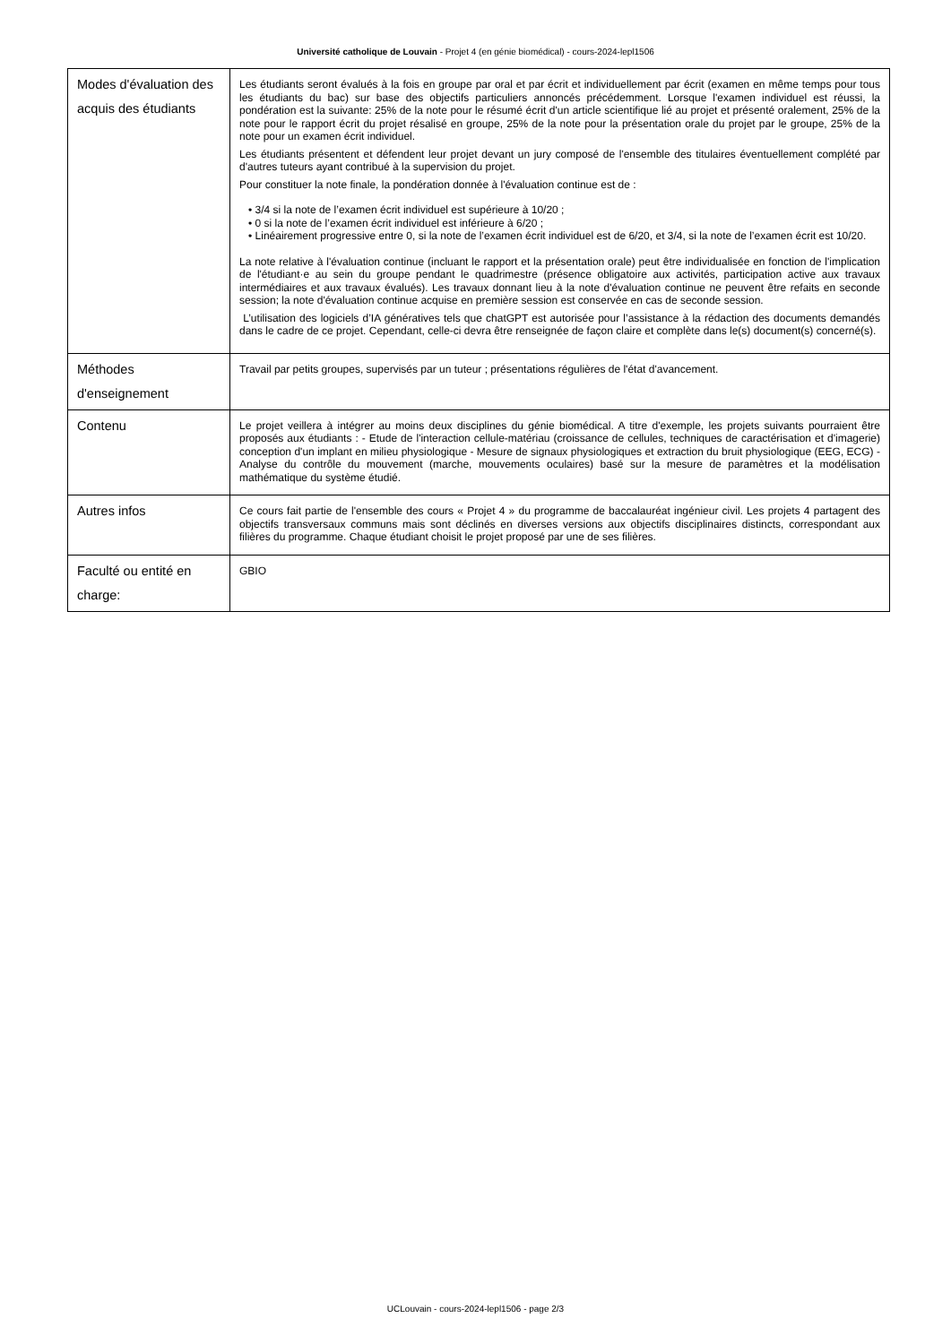Université catholique de Louvain - Projet 4 (en génie biomédical) - cours-2024-lepl1506
| Modes d'évaluation des acquis des étudiants | Les étudiants seront évalués à la fois en groupe par oral et par écrit et individuellement par écrit (examen en même temps pour tous les étudiants du bac) sur base des objectifs particuliers annoncés précédemment. Lorsque l'examen individuel est réussi, la pondération est la suivante: 25% de la note pour le résumé écrit d'un article scientifique lié au projet et présenté oralement, 25% de la note pour le rapport écrit du projet résalisé en groupe, 25% de la note pour la présentation orale du projet par le groupe, 25% de la note pour un examen écrit individuel. Les étudiants présentent et défendent leur projet devant un jury composé de l'ensemble des titulaires éventuellement complété par d'autres tuteurs ayant contribué à la supervision du projet. Pour constituer la note finale, la pondération donnée à l'évaluation continue est de : • 3/4 si la note de l’examen écrit individuel est supérieure à 10/20 ; • 0 si la note de l’examen écrit individuel est inférieure à 6/20 ; • Linéairement progressive entre 0, si la note de l’examen écrit individuel est de 6/20, et 3/4, si la note de l’examen écrit est 10/20. La note relative à l'évaluation continue (incluant le rapport et la présentation orale) peut être individualisée en fonction de l'implication de l'étudiant·e au sein du groupe pendant le quadrimestre (présence obligatoire aux activités, participation active aux travaux intermédiaires et aux travaux évalués). Les travaux donnant lieu à la note d'évaluation continue ne peuvent être refaits en seconde session; la note d'évaluation continue acquise en première session est conservée en cas de seconde session. L’utilisation des logiciels d’IA génératives tels que chatGPT est autorisée pour l’assistance à la rédaction des documents demandés dans le cadre de ce projet. Cependant, celle-ci devra être renseignée de façon claire et complète dans le(s) document(s) concerné(s). |
| Méthodes d'enseignement | Travail par petits groupes, supervisés par un tuteur ; présentations régulières de l'état d'avancement. |
| Contenu | Le projet veillera à intégrer au moins deux disciplines du génie biomédical. A titre d'exemple, les projets suivants pourraient être proposés aux étudiants : - Etude de l'interaction cellule-matériau (croissance de cellules, techniques de caractérisation et d'imagerie) conception d'un implant en milieu physiologique - Mesure de signaux physiologiques et extraction du bruit physiologique (EEG, ECG) - Analyse du contrôle du mouvement (marche, mouvements oculaires) basé sur la mesure de paramètres et la modélisation mathématique du système étudié. |
| Autres infos | Ce cours fait partie de l'ensemble des cours « Projet 4 » du programme de baccalauréat ingénieur civil. Les projets 4 partagent des objectifs transversaux communs mais sont déclinés en diverses versions aux objectifs disciplinaires distincts, correspondant aux filières du programme. Chaque étudiant choisit le projet proposé par une de ses filières. |
| Faculté ou entité en charge: | GBIO |
UCLouvain - cours-2024-lepl1506 - page 2/3